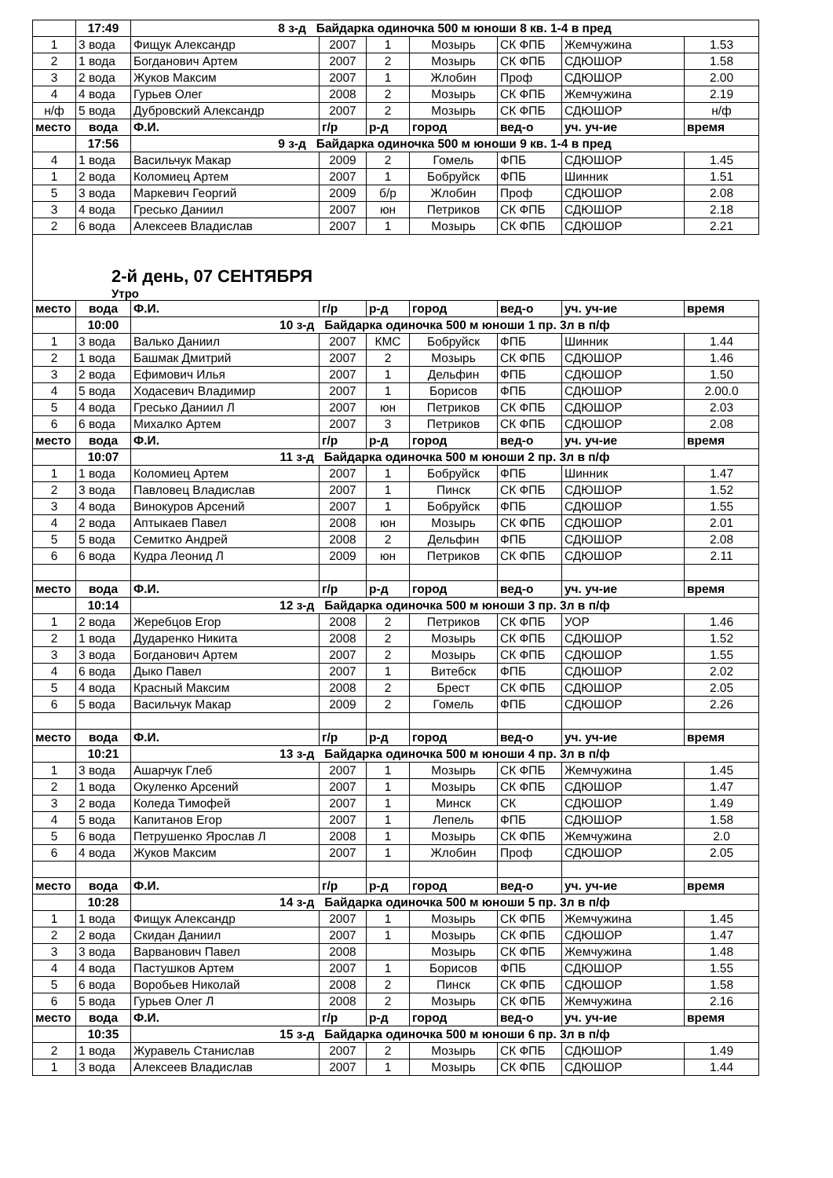| | 17:49 | 8 з-д Байдарка одиночка 500 м юноши 8 кв. 1-4 в пред | | | | | | |
| 1 | 3 вода | Фищук Александр | 2007 | 1 | Мозырь | СК ФПБ | Жемчужина | 1.53 |
| 2 | 1 вода | Богданович Артем | 2007 | 2 | Мозырь | СК ФПБ | СДЮШОР | 1.58 |
| 3 | 2 вода | Жуков Максим | 2007 | 1 | Жлобин | Проф | СДЮШОР | 2.00 |
| 4 | 4 вода | Гурьев Олег | 2008 | 2 | Мозырь | СК ФПБ | Жемчужина | 2.19 |
| н/ф | 5 вода | Дубровский Александр | 2007 | 2 | Мозырь | СК ФПБ | СДЮШОР | н/ф |
| место | вода | Ф.И. | г/р | р-д | город | вед-о | уч. уч-ие | время |
| | 17:56 | 9 з-д Байдарка одиночка 500 м юноши 9 кв. 1-4 в пред | | | | | | |
| 4 | 1 вода | Васильчук Макар | 2009 | 2 | Гомель | ФПБ | СДЮШОР | 1.45 |
| 1 | 2 вода | Коломиец Артем | 2007 | 1 | Бобруйск | ФПБ | Шинник | 1.51 |
| 5 | 3 вода | Маркевич Георгий | 2009 | б/р | Жлобин | Проф | СДЮШОР | 2.08 |
| 3 | 4 вода | Гресько Даниил | 2007 | юн | Петриков | СК ФПБ | СДЮШОР | 2.18 |
| 2 | 6 вода | Алексеев Владислав | 2007 | 1 | Мозырь | СК ФПБ | СДЮШОР | 2.21 |
2-й день, 07 СЕНТЯБРЯ
Утро
| место | вода | Ф.И. | г/р | р-д | город | вед-о | уч. уч-ие | время |
| | 10:00 | 10 з-д Байдарка одиночка 500 м юноши 1 пр. 3л в п/ф | | | | | | |
| 1 | 3 вода | Валько Даниил | 2007 | КМС | Бобруйск | ФПБ | Шинник | 1.44 |
| 2 | 1 вода | Башмак Дмитрий | 2007 | 2 | Мозырь | СК ФПБ | СДЮШОР | 1.46 |
| 3 | 2 вода | Ефимович Илья | 2007 | 1 | Дельфин | ФПБ | СДЮШОР | 1.50 |
| 4 | 5 вода | Ходасевич Владимир | 2007 | 1 | Борисов | ФПБ | СДЮШОР | 2.00.0 |
| 5 | 4 вода | Гресько Даниил Л | 2007 | юн | Петриков | СК ФПБ | СДЮШОР | 2.03 |
| 6 | 6 вода | Михалко Артем | 2007 | 3 | Петриков | СК ФПБ | СДЮШОР | 2.08 |
| место | вода | Ф.И. | г/р | р-д | город | вед-о | уч. уч-ие | время |
| | 10:07 | 11 з-д Байдарка одиночка 500 м юноши 2 пр. 3л в п/ф | | | | | | |
| 1 | 1 вода | Коломиец Артем | 2007 | 1 | Бобруйск | ФПБ | Шинник | 1.47 |
| 2 | 3 вода | Павловец Владислав | 2007 | 1 | Пинск | СК ФПБ | СДЮШОР | 1.52 |
| 3 | 4 вода | Винокуров Арсений | 2007 | 1 | Бобруйск | ФПБ | СДЮШОР | 1.55 |
| 4 | 2 вода | Аптыкаев Павел | 2008 | юн | Мозырь | СК ФПБ | СДЮШОР | 2.01 |
| 5 | 5 вода | Семитко Андрей | 2008 | 2 | Дельфин | ФПБ | СДЮШОР | 2.08 |
| 6 | 6 вода | Кудра Леонид Л | 2009 | юн | Петриков | СК ФПБ | СДЮШОР | 2.11 |
| место | вода | Ф.И. | г/р | р-д | город | вед-о | уч. уч-ие | время |
| | 10:14 | 12 з-д Байдарка одиночка 500 м юноши 3 пр. 3л в п/ф | | | | | | |
| 1 | 2 вода | Жеребцов Егор | 2008 | 2 | Петриков | СК ФПБ | УОР | 1.46 |
| 2 | 1 вода | Дударенко Никита | 2008 | 2 | Мозырь | СК ФПБ | СДЮШОР | 1.52 |
| 3 | 3 вода | Богданович Артем | 2007 | 2 | Мозырь | СК ФПБ | СДЮШОР | 1.55 |
| 4 | 6 вода | Дыко Павел | 2007 | 1 | Витебск | ФПБ | СДЮШОР | 2.02 |
| 5 | 4 вода | Красный Максим | 2008 | 2 | Брест | СК ФПБ | СДЮШОР | 2.05 |
| 6 | 5 вода | Васильчук Макар | 2009 | 2 | Гомель | ФПБ | СДЮШОР | 2.26 |
| место | вода | Ф.И. | г/р | р-д | город | вед-о | уч. уч-ие | время |
| | 10:21 | 13 з-д Байдарка одиночка 500 м юноши 4 пр. 3л в п/ф | | | | | | |
| 1 | 3 вода | Ашарчук Глеб | 2007 | 1 | Мозырь | СК ФПБ | Жемчужина | 1.45 |
| 2 | 1 вода | Окуленко Арсений | 2007 | 1 | Мозырь | СК ФПБ | СДЮШОР | 1.47 |
| 3 | 2 вода | Коледа Тимофей | 2007 | 1 | Минск | СК | СДЮШОР | 1.49 |
| 4 | 5 вода | Капитанов Егор | 2007 | 1 | Лепель | ФПБ | СДЮШОР | 1.58 |
| 5 | 6 вода | Петрушенко Ярослав Л | 2008 | 1 | Мозырь | СК ФПБ | Жемчужина | 2.0 |
| 6 | 4 вода | Жуков Максим | 2007 | 1 | Жлобин | Проф | СДЮШОР | 2.05 |
| место | вода | Ф.И. | г/р | р-д | город | вед-о | уч. уч-ие | время |
| | 10:28 | 14 з-д Байдарка одиночка 500 м юноши 5 пр. 3л в п/ф | | | | | | |
| 1 | 1 вода | Фищук Александр | 2007 | 1 | Мозырь | СК ФПБ | Жемчужина | 1.45 |
| 2 | 2 вода | Скидан Даниил | 2007 | 1 | Мозырь | СК ФПБ | СДЮШОР | 1.47 |
| 3 | 3 вода | Варванович Павел | 2008 | | Мозырь | СК ФПБ | Жемчужина | 1.48 |
| 4 | 4 вода | Пастушков Артем | 2007 | 1 | Борисов | ФПБ | СДЮШОР | 1.55 |
| 5 | 6 вода | Воробьев Николай | 2008 | 2 | Пинск | СК ФПБ | СДЮШОР | 1.58 |
| 6 | 5 вода | Гурьев Олег Л | 2008 | 2 | Мозырь | СК ФПБ | Жемчужина | 2.16 |
| место | вода | Ф.И. | г/р | р-д | город | вед-о | уч. уч-ие | время |
| | 10:35 | 15 з-д Байдарка одиночка 500 м юноши 6 пр. 3л в п/ф | | | | | | |
| 2 | 1 вода | Журавель Станислав | 2007 | 2 | Мозырь | СК ФПБ | СДЮШОР | 1.49 |
| 1 | 3 вода | Алексеев Владислав | 2007 | 1 | Мозырь | СК ФПБ | СДЮШОР | 1.44 |